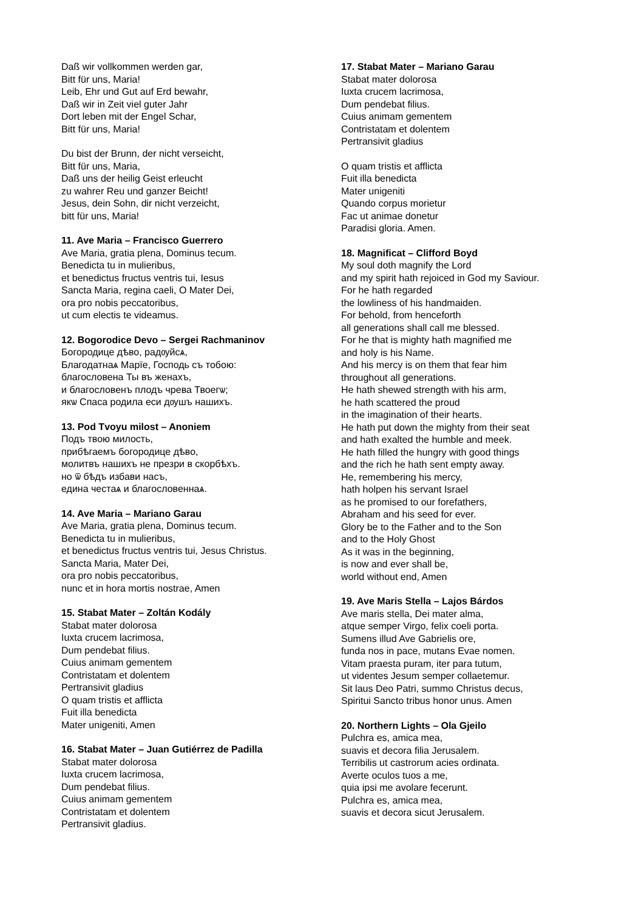Daß wir vollkommen werden gar,
Bitt für uns, Maria!
Leib, Ehr und Gut auf Erd bewahr,
Daß wir in Zeit viel guter Jahr
Dort leben mit der Engel Schar,
Bitt für uns, Maria!
Du bist der Brunn, der nicht verseicht,
Bitt für uns, Maria,
Daß uns der heilig Geist erleucht
zu wahrer Reu und ganzer Beicht!
Jesus, dein Sohn, dir nicht verzeicht,
bitt für uns, Maria!
11. Ave Maria – Francisco Guerrero
Ave Maria, gratia plena, Dominus tecum.
Benedicta tu in mulieribus,
et benedictus fructus ventris tui, Iesus
Sancta Maria, regina caeli, O Mater Dei,
ora pro nobis peccatoribus,
ut cum electis te videamus.
12. Bogorodice Devo – Sergei Rachmaninov
Богородице дѣво, радѹйсѧ,
Благодатнаѧ Марїе, Господь съ тобою:
благословена Ты въ женахъ,
и благословенъ плодъ чрева Твоегѡ;
якѡ Спаса родила еси дѹшъ нашихъ.
13. Pod Tvoyu milost – Anoniem
Подъ твою милость,
прибѣгаемъ богородице дѣво,
молитвъ нашихъ не презри в скорбѣхъ.
но ѿ бѣдъ избави насъ,
едина честаѧ и благословеннаѧ.
14. Ave Maria – Mariano Garau
Ave Maria, gratia plena, Dominus tecum.
Benedicta tu in mulieribus,
et benedictus fructus ventris tui, Jesus Christus.
Sancta Maria, Mater Dei,
ora pro nobis peccatoribus,
nunc et in hora mortis nostrae, Amen
15. Stabat Mater – Zoltán Kodály
Stabat mater dolorosa
Iuxta crucem lacrimosa,
Dum pendebat filius.
Cuius animam gementem
Contristatam et dolentem
Pertransivit gladius
O quam tristis et afflicta
Fuit illa benedicta
Mater unigeniti, Amen
16. Stabat Mater – Juan Gutiérrez de Padilla
Stabat mater dolorosa
Iuxta crucem lacrimosa,
Dum pendebat filius.
Cuius animam gementem
Contristatam et dolentem
Pertransivit gladius.
17. Stabat Mater – Mariano Garau
Stabat mater dolorosa
Iuxta crucem lacrimosa,
Dum pendebat filius.
Cuius animam gementem
Contristatam et dolentem
Pertransivit gladius
O quam tristis et afflicta
Fuit illa benedicta
Mater unigeniti
Quando corpus morietur
Fac ut animae donetur
Paradisi gloria. Amen.
18. Magnificat – Clifford Boyd
My soul doth magnify the Lord
and my spirit hath rejoiced in God my Saviour.
For he hath regarded
the lowliness of his handmaiden.
For behold, from henceforth
all generations shall call me blessed.
For he that is mighty hath magnified me
and holy is his Name.
And his mercy is on them that fear him
throughout all generations.
He hath shewed strength with his arm,
he hath scattered the proud
in the imagination of their hearts.
He hath put down the mighty from their seat
and hath exalted the humble and meek.
He hath filled the hungry with good things
and the rich he hath sent empty away.
He, remembering his mercy,
hath holpen his servant Israel
as he promised to our forefathers,
Abraham and his seed for ever.
Glory be to the Father and to the Son
and to the Holy Ghost
As it was in the beginning,
is now and ever shall be,
world without end, Amen
19. Ave Maris Stella – Lajos Bárdos
Ave maris stella, Dei mater alma,
atque semper Virgo, felix coeli porta.
Sumens illud Ave Gabrielis ore,
funda nos in pace, mutans Evae nomen.
Vitam praesta puram, iter para tutum,
ut videntes Jesum semper collaetemur.
Sit laus Deo Patri, summo Christus decus,
Spiritui Sancto tribus honor unus. Amen
20. Northern Lights – Ola Gjeilo
Pulchra es, amica mea,
suavis et decora filia Jerusalem.
Terribilis ut castrorum acies ordinata.
Averte oculos tuos a me,
quia ipsi me avolare fecerunt.
Pulchra es, amica mea,
suavis et decora sicut Jerusalem.